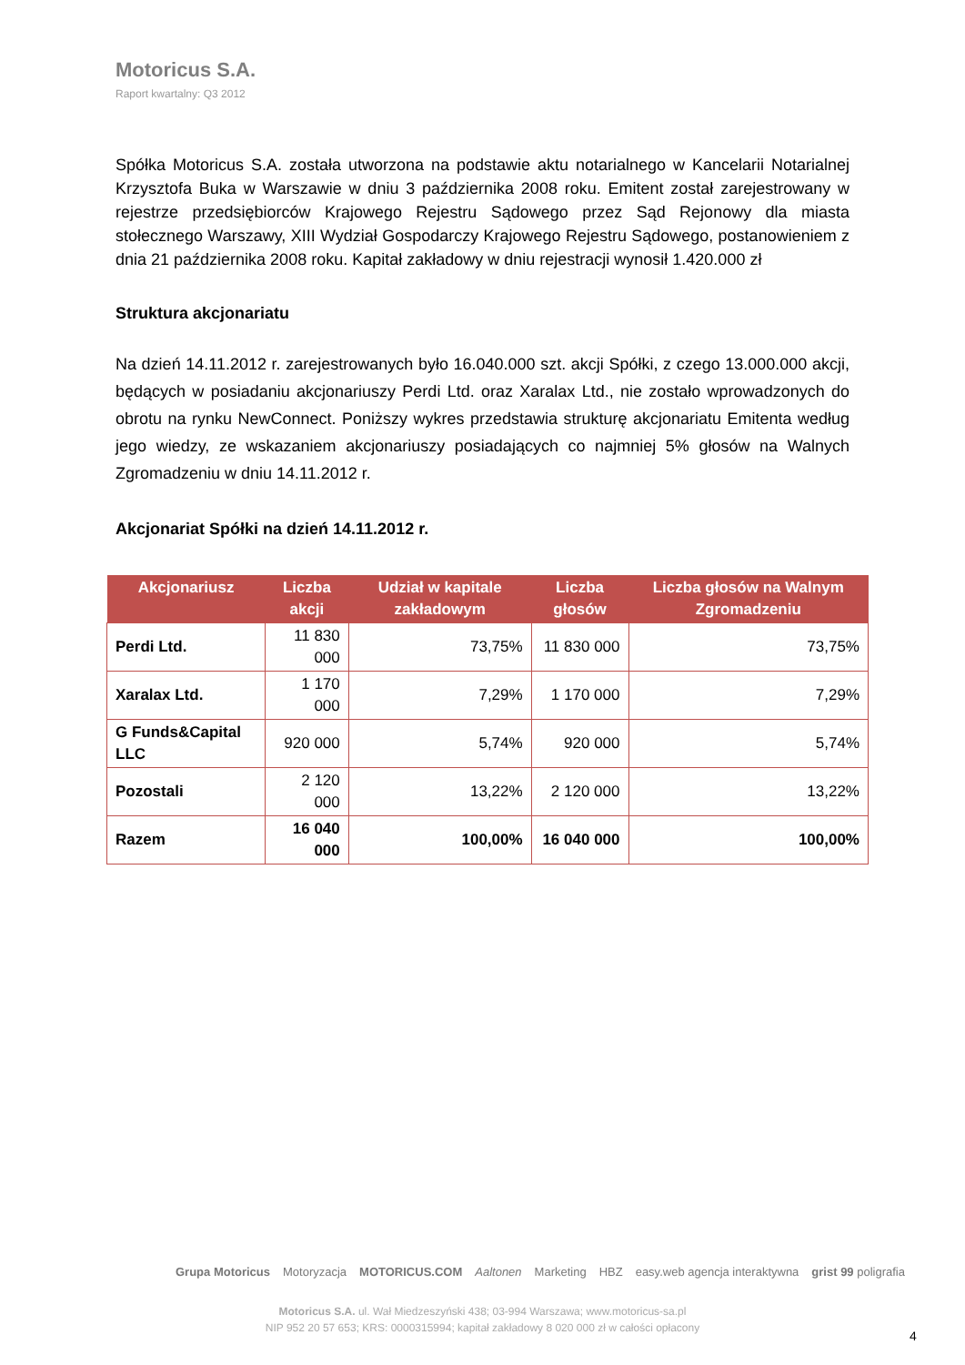Motoricus S.A.
Raport kwartalny: Q3 2012
Spółka Motoricus S.A. została utworzona na podstawie aktu notarialnego w Kancelarii Notarialnej Krzysztofa Buka w Warszawie w dniu 3 października 2008 roku. Emitent został zarejestrowany w rejestrze przedsiębiorców Krajowego Rejestru Sądowego przez Sąd Rejonowy dla miasta stołecznego Warszawy, XIII Wydział Gospodarczy Krajowego Rejestru Sądowego, postanowieniem z dnia 21 października 2008 roku. Kapitał zakładowy w dniu rejestracji wynosił 1.420.000 zł
Struktura akcjonariatu
Na dzień 14.11.2012 r. zarejestrowanych było 16.040.000 szt. akcji Spółki, z czego 13.000.000 akcji, będących w posiadaniu akcjonariuszy Perdi Ltd. oraz Xaralax Ltd., nie zostało wprowadzonych do obrotu na rynku NewConnect. Poniższy wykres przedstawia strukturę akcjonariatu Emitenta według jego wiedzy, ze wskazaniem akcjonariuszy posiadających co najmniej 5% głosów na Walnych Zgromadzeniu w dniu 14.11.2012 r.
Akcjonariat Spółki na dzień 14.11.2012 r.
| Akcjonariusz | Liczba akcji | Udział w kapitale zakładowym | Liczba głosów | Liczba głosów na Walnym Zgromadzeniu |
| --- | --- | --- | --- | --- |
| Perdi Ltd. | 11 830 000 | 73,75% | 11 830 000 | 73,75% |
| Xaralax Ltd. | 1 170 000 | 7,29% | 1 170 000 | 7,29% |
| G Funds&Capital LLC | 920 000 | 5,74% | 920 000 | 5,74% |
| Pozostali | 2 120 000 | 13,22% | 2 120 000 | 13,22% |
| Razem | 16 040 000 | 100,00% | 16 040 000 | 100,00% |
Grupa Motoricus Motoryzacja MOTORICUS.COM Aaltonen Marketing HBZ easy.web agencja interaktywna grist 99 poligrafia
Motoricus S.A. ul. Wał Miedzeszyński 438; 03-994 Warszawa; www.motoricus-sa.pl
NIP 952 20 57 653; KRS: 0000315994; kapitał zakładowy 8 020 000 zł w całości opłacony
4